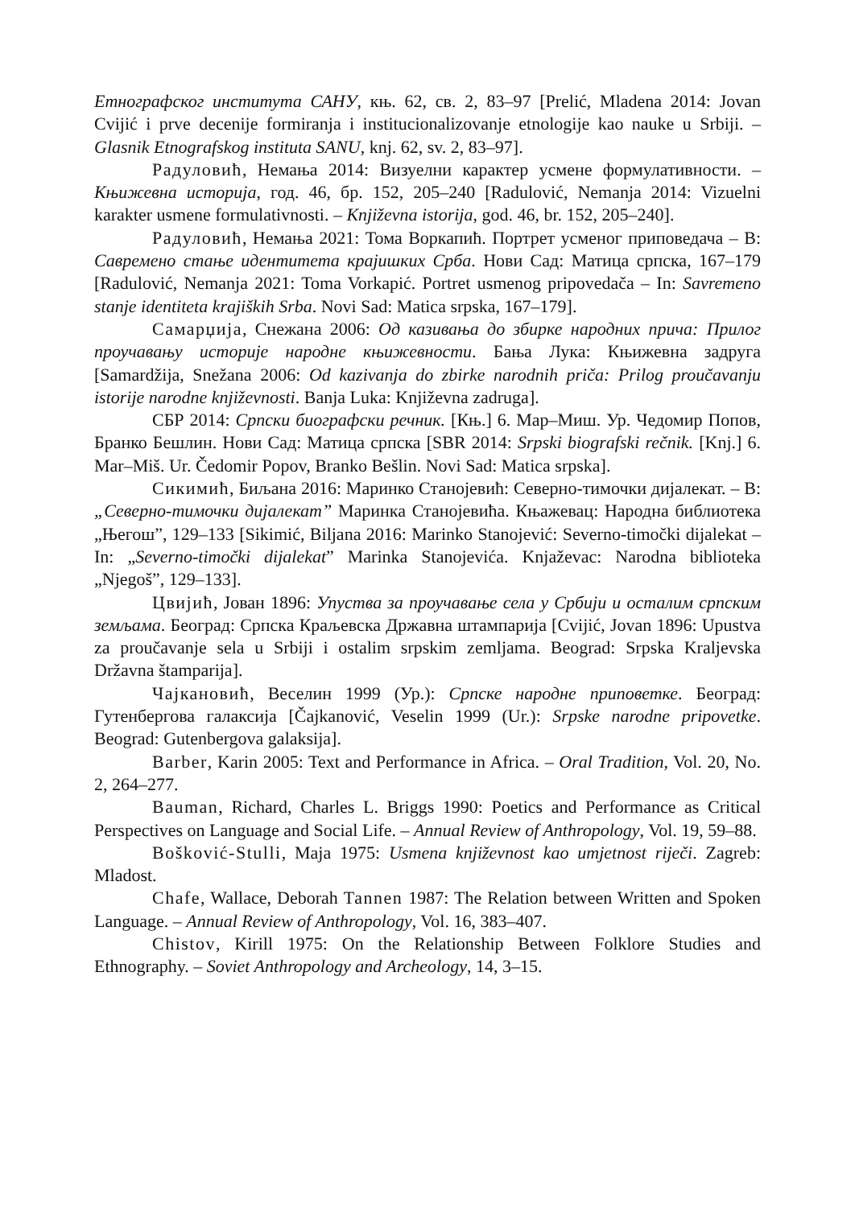Етнографског института САНУ, књ. 62, св. 2, 83–97 [Prelić, Mladena 2014: Jovan Cvijić i prve decenije formiranja i institucionalizovanje etnologije kao nauke u Srbiji. – Glasnik Etnografskog instituta SANU, knj. 62, sv. 2, 83–97].
Радуловић, Немања 2014: Визуелни карактер усмене формулативности. – Књижевна историја, год. 46, бр. 152, 205–240 [Radulović, Nemanja 2014: Vizuelni karakter usmene formulativnosti. – Književna istorija, god. 46, br. 152, 205–240].
Радуловић, Немања 2021: Тома Воркапић. Портрет усменог приповедача – В: Савремено стање идентитета крајишких Срба. Нови Сад: Матица српска, 167–179 [Radulović, Nemanja 2021: Toma Vorkapić. Portret usmenog pripovedača – In: Savremeno stanje identiteta krajiških Srba. Novi Sad: Matica srpska, 167–179].
Самарџија, Снежана 2006: Од казивања до збирке народних прича: Прилог проучавању историје народне књижевности. Бања Лука: Књижевна задруга [Samardžija, Snežana 2006: Od kazivanja do zbirke narodnih priča: Prilog proučavanju istorije narodne književnosti. Banja Luka: Književna zadruga].
СБР 2014: Српски биографски речник. [Књ.] 6. Мар–Миш. Ур. Чедомир Попов, Бранко Бешлин. Нови Сад: Матица српска [SBR 2014: Srpski biografski rečnik. [Knj.] 6. Mar–Miš. Ur. Čedomir Popov, Branko Bešlin. Novi Sad: Matica srpska].
Сикимић, Биљана 2016: Маринко Станојевић: Северно-тимочки дијалекат. – В: „Северно-тимочки дијалекат” Маринка Станојевића. Књажевац: Народна библиотека „Његош”, 129–133 [Sikimić, Biljana 2016: Marinko Stanojević: Severno-timočki dijalekat – In: „Severno-timočki dijalekat” Marinka Stanojevića. Knjaževac: Narodna biblioteka „Njegoš”, 129–133].
Цвијић, Јован 1896: Упуства за проучавање села у Србији и осталим српским земљама. Београд: Српска Краљевска Државна штампарија [Cvijić, Jovan 1896: Upustva za proučavanje sela u Srbiji i ostalim srpskim zemljama. Beograd: Srpska Kraljevska Državna štamparija].
Чајкановић, Веселин 1999 (Ур.): Српске народне приповетке. Београд: Гутенбергова галаксија [Čajkanović, Veselin 1999 (Ur.): Srpske narodne pripovetke. Beograd: Gutenbergova galaksija].
Barber, Karin 2005: Text and Performance in Africa. – Oral Tradition, Vol. 20, No. 2, 264–277.
Bauman, Richard, Charles L. Briggs 1990: Poetics and Performance as Critical Perspectives on Language and Social Life. – Annual Review of Anthropology, Vol. 19, 59–88.
Bošković-Stulli, Maja 1975: Usmena književnost kao umjetnost riječi. Zagreb: Mladost.
Chafe, Wallace, Deborah Tannen 1987: The Relation between Written and Spoken Language. – Annual Review of Anthropology, Vol. 16, 383–407.
Chistov, Kirill 1975: On the Relationship Between Folklore Studies and Ethnography. – Soviet Anthropology and Archeology, 14, 3–15.